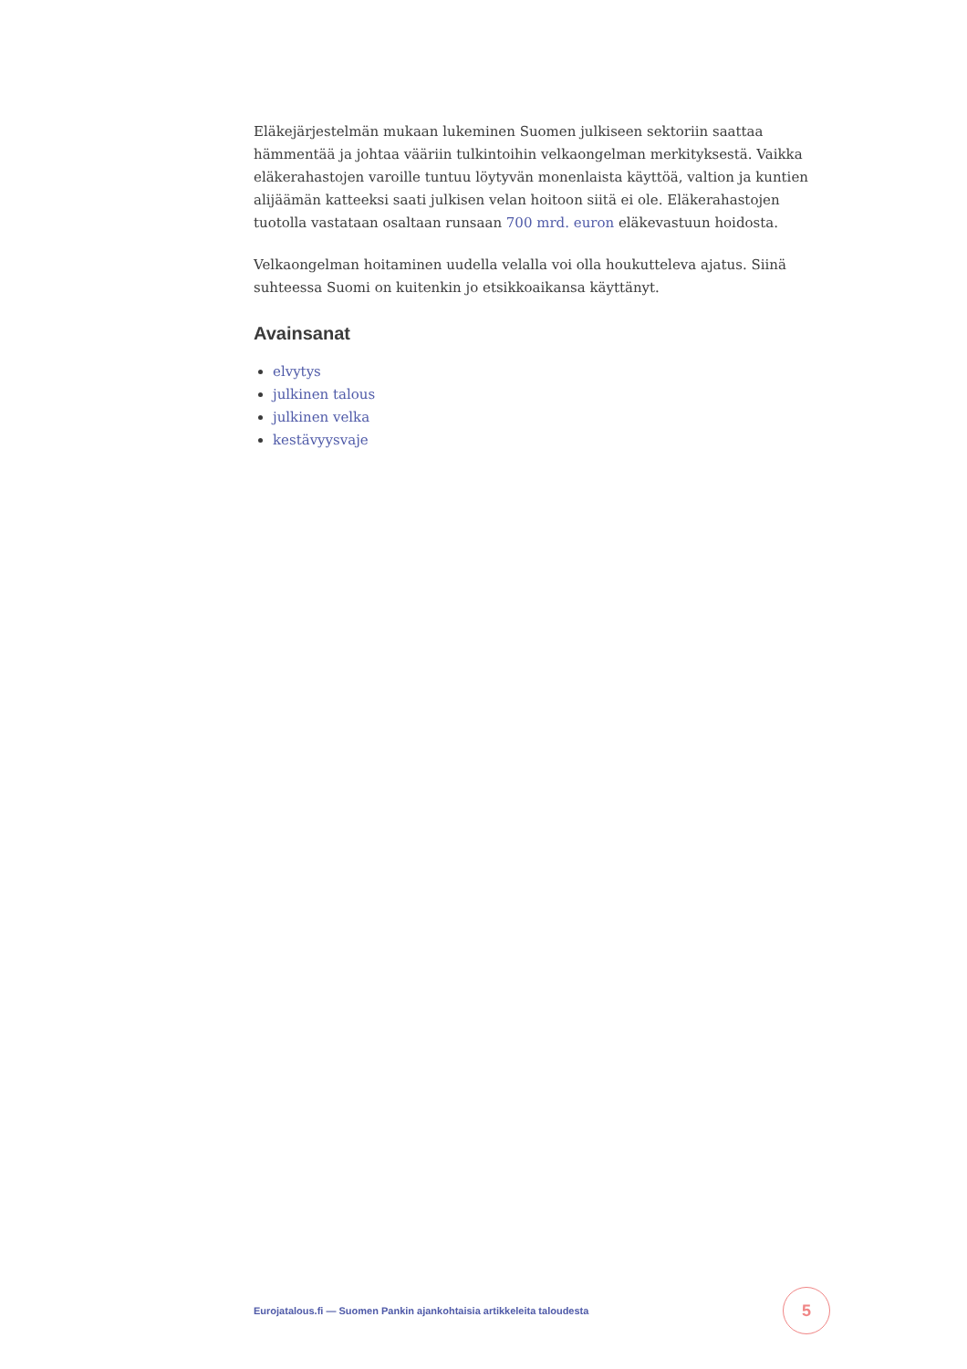Eläkejärjestelmän mukaan lukeminen Suomen julkiseen sektoriin saattaa hämmentää ja johtaa vääriin tulkintoihin velkaongelman merkityksestä. Vaikka eläkerahastojen varoille tuntuu löytyvän monenlaista käyttöä, valtion ja kuntien alijäämän katteeksi saati julkisen velan hoitoon siitä ei ole. Eläkerahastojen tuotolla vastataan osaltaan runsaan 700 mrd. euron eläkevastuun hoidosta.
Velkaongelman hoitaminen uudella velalla voi olla houkutteleva ajatus. Siinä suhteessa Suomi on kuitenkin jo etsikkoaikansa käyttänyt.
Avainsanat
elvytys
julkinen talous
julkinen velka
kestävyysvaje
Eurojatalous.fi — Suomen Pankin ajankohtaisia artikkeleita taloudesta 5